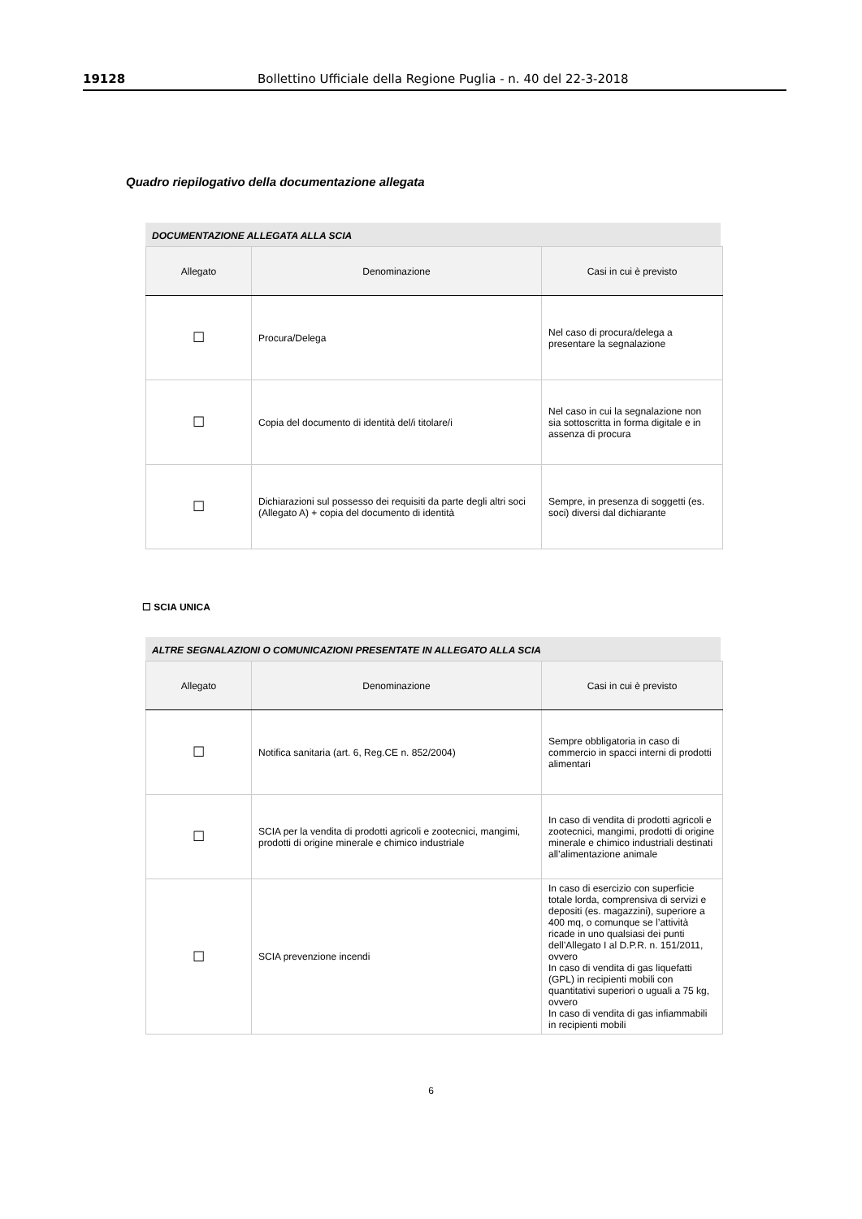19128 Bollettino Ufficiale della Regione Puglia - n. 40 del 22-3-2018
Quadro riepilogativo della documentazione allegata
DOCUMENTAZIONE ALLEGATA ALLA SCIA
| Allegato | Denominazione | Casi in cui è previsto |
| --- | --- | --- |
| ☐ | Procura/Delega | Nel caso di procura/delega a presentare la segnalazione |
| ☐ | Copia del documento di identità del/i titolare/i | Nel caso in cui la segnalazione non sia sottoscritta in forma digitale e in assenza di procura |
| ☐ | Dichiarazioni sul possesso dei requisiti da parte degli altri soci (Allegato A) + copia del documento di identità | Sempre, in presenza di soggetti (es. soci) diversi dal dichiarante |
☐ SCIA UNICA
ALTRE SEGNALAZIONI O COMUNICAZIONI PRESENTATE IN ALLEGATO ALLA SCIA
| Allegato | Denominazione | Casi in cui è previsto |
| --- | --- | --- |
| ☐ | Notifica sanitaria (art. 6, Reg.CE n. 852/2004) | Sempre obbligatoria in caso di commercio in spacci interni di prodotti alimentari |
| ☐ | SCIA per la vendita di prodotti agricoli e zootecnici, mangimi, prodotti di origine minerale e chimico industriale | In caso di vendita di prodotti agricoli e zootecnici, mangimi, prodotti di origine minerale e chimico industriali destinati all’alimentazione animale |
| ☐ | SCIA prevenzione incendi | In caso di esercizio con superficie totale lorda, comprensiva di servizi e depositi (es. magazzini), superiore a 400 mq, o comunque se l’attività ricade in uno qualsiasi dei punti dell’Allegato I al D.P.R. n. 151/2011, ovvero In caso di vendita di gas liquefatti (GPL) in recipienti mobili con quantitativi superiori o uguali a 75 kg, ovvero In caso di vendita di gas infiammabili in recipienti mobili |
6